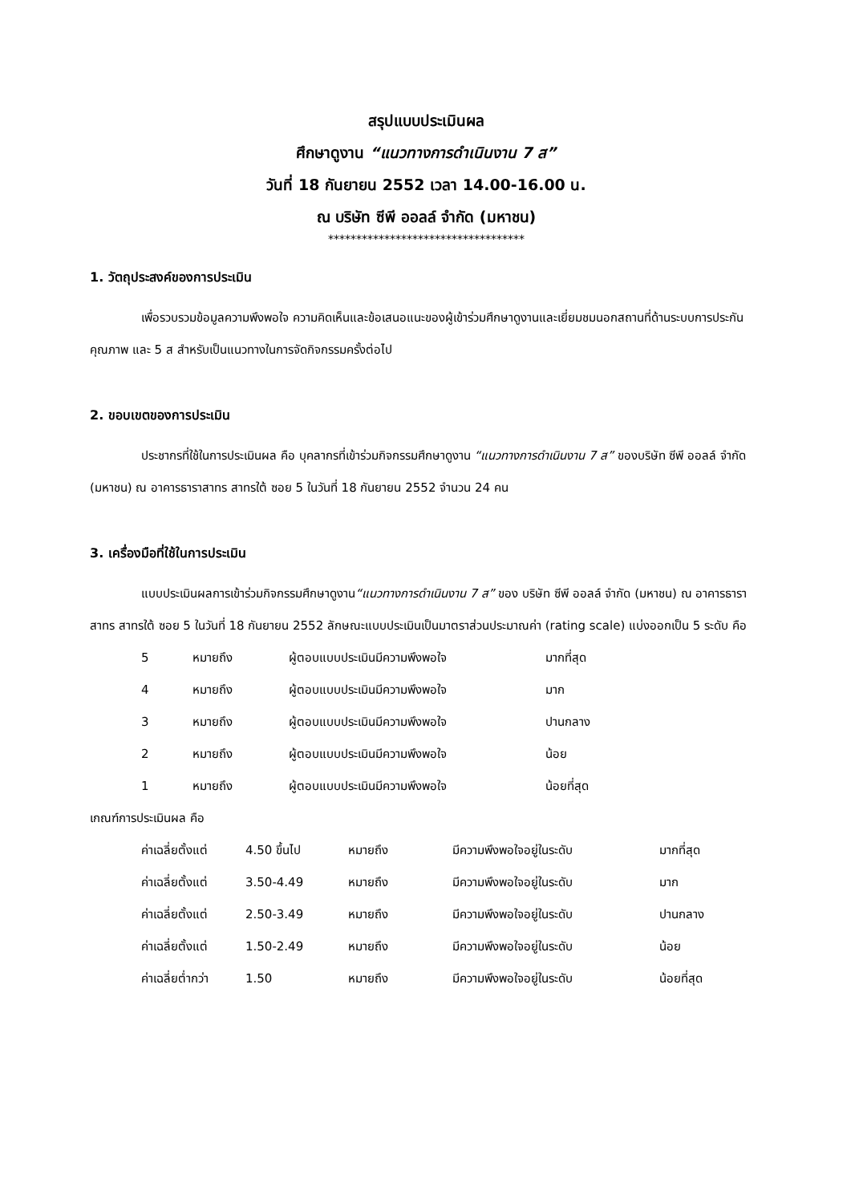สรุปแบบประเมินผล
ศึกษาดูงาน “แนวทางการดำเนินงาน 7 ส”
วันที่ 18 กันยายน 2552 เวลา 14.00-16.00 น.
ณ บริษัท ซีพี ออลล์ จำกัด (มหาชน)
***********************************
1. วัตถุประสงค์ของการประเมิน
เพื่อรวบรวมข้อมูลความพึงพอใจ ความคิดเห็นและข้อเสนอแนะของผู้เข้าร่วมศึกษาดูงานและเยี่ยมชมนอกสถานที่ด้านระบบการประกันคุณภาพ และ 5 ส สำหรับเป็นแนวทางในการจัดกิจกรรมครั้งต่อไป
2. ขอบเขตของการประเมิน
ประชากรที่ใช้ในการประเมินผล คือ บุคลากรที่เข้าร่วมกิจกรรมศึกษาดูงาน “แนวทางการดำเนินงาน 7 ส” ของบริษัท ซีพี ออลล์ จำกัด (มหาชน) ณ อาคารธาราสาทร สาทรใต้ ซอย 5 ในวันที่ 18 กันยายน 2552 จำนวน 24 คน
3. เครื่องมือที่ใช้ในการประเมิน
แบบประเมินผลการเข้าร่วมกิจกรรมศึกษาดูงาน“แนวทางการดำเนินงาน 7 ส” ของ บริษัท ซีพี ออลล์ จำกัด (มหาชน) ณ อาคารธาราสาทร สาทรใต้ ซอย 5 ในวันที่ 18 กันยายน 2552 ลักษณะแบบประเมินเป็นมาตราส่วนประมาณค่า (rating scale) แบ่งออกเป็น 5 ระดับ คือ
| 5 | หมายถึง | ผู้ตอบแบบประเมินมีความพึงพอใจ | มากที่สุด |
| 4 | หมายถึง | ผู้ตอบแบบประเมินมีความพึงพอใจ | มาก |
| 3 | หมายถึง | ผู้ตอบแบบประเมินมีความพึงพอใจ | ปานกลาง |
| 2 | หมายถึง | ผู้ตอบแบบประเมินมีความพึงพอใจ | น้อย |
| 1 | หมายถึง | ผู้ตอบแบบประเมินมีความพึงพอใจ | น้อยที่สุด |
เกณฑ์การประเมินผล คือ
| ค่าเฉลี่ยตั้งแต่ | 4.50 ขึ้นไป | หมายถึง | มีความพึงพอใจอยู่ในระดับ | มากที่สุด |
| ค่าเฉลี่ยตั้งแต่ | 3.50-4.49 | หมายถึง | มีความพึงพอใจอยู่ในระดับ | มาก |
| ค่าเฉลี่ยตั้งแต่ | 2.50-3.49 | หมายถึง | มีความพึงพอใจอยู่ในระดับ | ปานกลาง |
| ค่าเฉลี่ยตั้งแต่ | 1.50-2.49 | หมายถึง | มีความพึงพอใจอยู่ในระดับ | น้อย |
| ค่าเฉลี่ยต่ำกว่า | 1.50 | หมายถึง | มีความพึงพอใจอยู่ในระดับ | น้อยที่สุด |